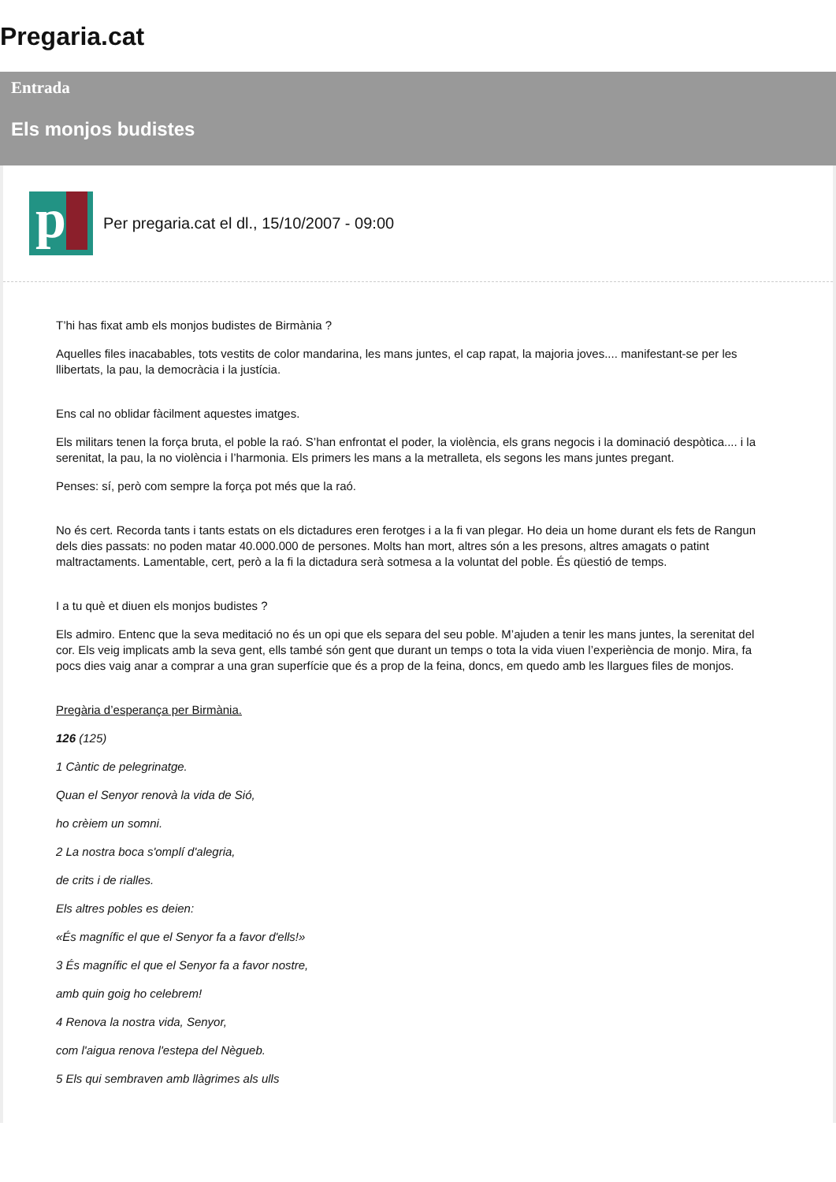Pregaria.cat
Entrada
Els monjos budistes
p
Per pregaria.cat el dl., 15/10/2007 - 09:00
T’hi has fixat amb els monjos budistes de Birmània ?
Aquelles files inacabables, tots vestits de color mandarina, les mans juntes, el cap rapat, la majoria joves.... manifestant-se per les llibertats, la pau, la democràcia i la justícia.
Ens cal no oblidar fàcilment aquestes imatges.
Els militars tenen la força bruta, el poble la raó. S’han enfrontat el poder, la violència, els grans negocis i la dominació despòtica.... i la serenitat, la pau, la no violència i l’harmonia. Els primers les mans a la metralleta, els segons les mans juntes pregant.
Penses: sí, però com sempre la força pot més que la raó.
No és cert. Recorda tants i tants estats on els dictadures eren ferotges i a la fi van plegar. Ho deia un home durant els fets de Rangun dels dies passats: no poden matar 40.000.000 de persones. Molts han mort, altres són a les presons, altres amagats o patint maltractaments. Lamentable, cert, però a la fi la dictadura serà sotmesa a la voluntat del poble. És qüestió de temps.
I a tu què et diuen els monjos budistes ?
Els admiro. Entenc que la seva meditació no és un opi que els separa del seu poble. M’ajuden a tenir les mans juntes, la serenitat del cor. Els veig implicats amb la seva gent, ells també són gent que durant un temps o tota la vida viuen l’experiència de monjo. Mira, fa pocs dies vaig anar a comprar a una gran superfície que és a prop de la feina, doncs, em quedo amb les llargues files de monjos.
Pregària d’esperança per Birmània.
126 (125)
1 Càntic de pelegrinatge.
Quan el Senyor renovà la vida de Sió,
ho crèiem un somni.
2 La nostra boca s'omplí d'alegria,
de crits i de rialles.
Els altres pobles es deien:
«És magnífic el que el Senyor fa a favor d'ells!»
3 És magnífic el que el Senyor fa a favor nostre,
amb quin goig ho celebrem!
4 Renova la nostra vida, Senyor,
com l'aigua renova l'estepa del Nègueb.
5 Els qui sembraven amb llàgrimes als ulls